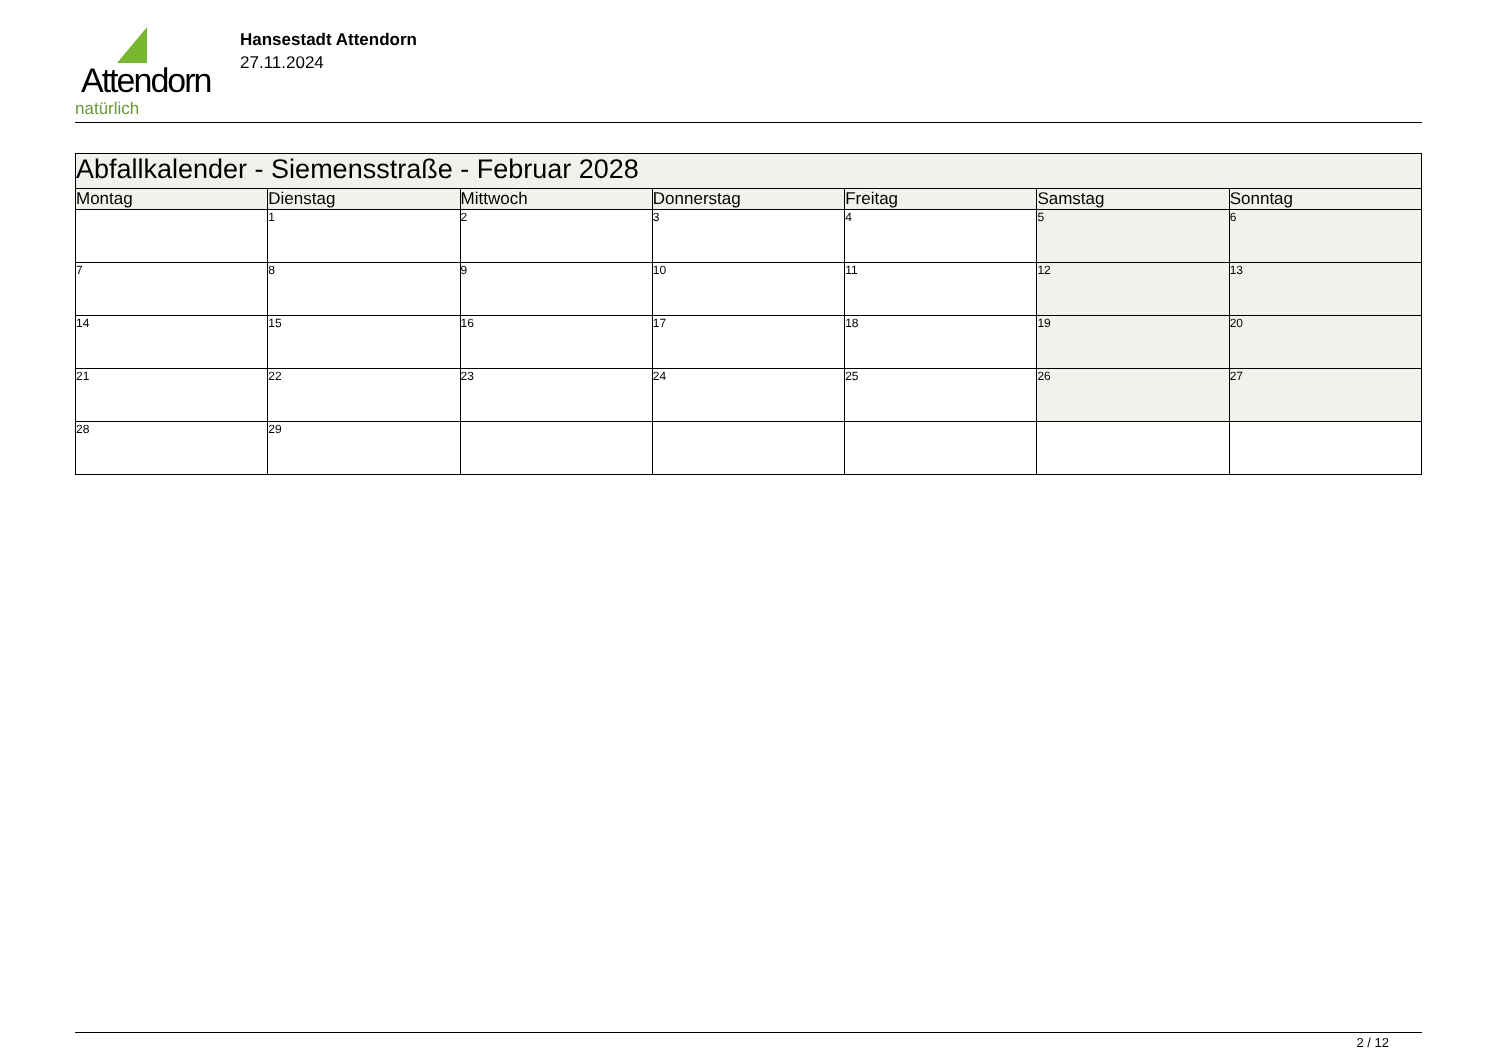Attendorn
natürlich
Hansestadt Attendorn
27.11.2024
| Abfallkalender - Siemensstraße - Februar 2028 | | | | | | |
| Montag | Dienstag | Mittwoch | Donnerstag | Freitag | Samstag | Sonntag |
| | 1 | 2 | 3 | 4 | 5 | 6 |
| 7 | 8 | 9 | 10 | 11 | 12 | 13 |
| 14 | 15 | 16 | 17 | 18 | 19 | 20 |
| 21 | 22 | 23 | 24 | 25 | 26 | 27 |
| 28 | 29 | | | | | |
2 / 12